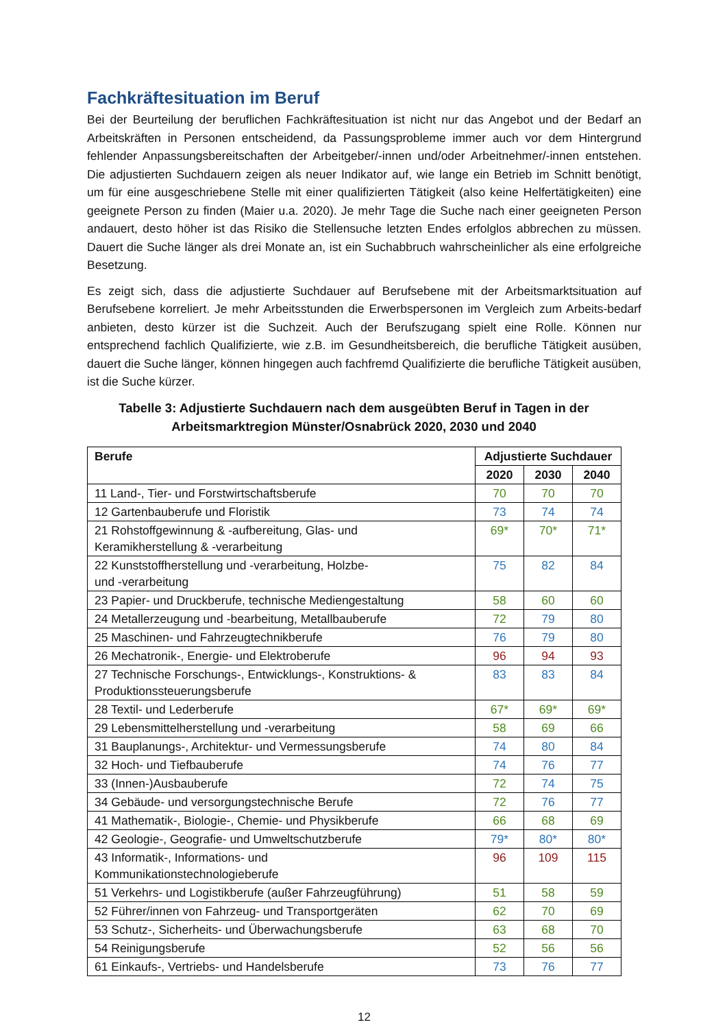Fachkräftesituation im Beruf
Bei der Beurteilung der beruflichen Fachkräftesituation ist nicht nur das Angebot und der Bedarf an Arbeitskräften in Personen entscheidend, da Passungsprobleme immer auch vor dem Hintergrund fehlender Anpassungsbereitschaften der Arbeitgeber/-innen und/oder Arbeitnehmer/-innen entstehen. Die adjustierten Suchdauern zeigen als neuer Indikator auf, wie lange ein Betrieb im Schnitt benötigt, um für eine ausgeschriebene Stelle mit einer qualifizierten Tätigkeit (also keine Helfertätigkeiten) eine geeignete Person zu finden (Maier u.a. 2020). Je mehr Tage die Suche nach einer geeigneten Person andauert, desto höher ist das Risiko die Stellensuche letzten Endes erfolglos abbrechen zu müssen. Dauert die Suche länger als drei Monate an, ist ein Suchabbruch wahrscheinlicher als eine erfolgreiche Besetzung.
Es zeigt sich, dass die adjustierte Suchdauer auf Berufsebene mit der Arbeitsmarktsituation auf Berufsebene korreliert. Je mehr Arbeitsstunden die Erwerbspersonen im Vergleich zum Arbeits-bedarf anbieten, desto kürzer ist die Suchzeit. Auch der Berufszugang spielt eine Rolle. Können nur entsprechend fachlich Qualifizierte, wie z.B. im Gesundheitsbereich, die berufliche Tätigkeit ausüben, dauert die Suche länger, können hingegen auch fachfremd Qualifizierte die berufliche Tätigkeit ausüben, ist die Suche kürzer.
Tabelle 3: Adjustierte Suchdauern nach dem ausgeübten Beruf in Tagen in der Arbeitsmarktregion Münster/Osnabrück 2020, 2030 und 2040
| Berufe | Adjustierte Suchdauer | | |
| --- | --- | --- | --- |
| | 2020 | 2030 | 2040 |
| 11 Land-, Tier- und Forstwirtschaftsberufe | 70 | 70 | 70 |
| 12 Gartenbauberufe und Floristik | 73 | 74 | 74 |
| 21 Rohstoffgewinnung & -aufbereitung, Glas- und Keramikherstellung & -verarbeitung | 69* | 70* | 71* |
| 22 Kunststoffherstellung und -verarbeitung, Holzbe- und -verarbeitung | 75 | 82 | 84 |
| 23 Papier- und Druckberufe, technische Mediengestaltung | 58 | 60 | 60 |
| 24 Metallerzeugung und -bearbeitung, Metallbauberufe | 72 | 79 | 80 |
| 25 Maschinen- und Fahrzeugtechnikberufe | 76 | 79 | 80 |
| 26 Mechatronik-, Energie- und Elektroberufe | 96 | 94 | 93 |
| 27 Technische Forschungs-, Entwicklungs-, Konstruktions- & Produktionssteuerungsberufe | 83 | 83 | 84 |
| 28 Textil- und Lederberufe | 67* | 69* | 69* |
| 29 Lebensmittelherstellung und -verarbeitung | 58 | 69 | 66 |
| 31 Bauplanungs-, Architektur- und Vermessungsberufe | 74 | 80 | 84 |
| 32 Hoch- und Tiefbauberufe | 74 | 76 | 77 |
| 33 (Innen-)Ausbauberufe | 72 | 74 | 75 |
| 34 Gebäude- und versorgungstechnische Berufe | 72 | 76 | 77 |
| 41 Mathematik-, Biologie-, Chemie- und Physikberufe | 66 | 68 | 69 |
| 42 Geologie-, Geografie- und Umweltschutzberufe | 79* | 80* | 80* |
| 43 Informatik-, Informations- und Kommunikationstechnologieberufe | 96 | 109 | 115 |
| 51 Verkehrs- und Logistikberufe (außer Fahrzeugführung) | 51 | 58 | 59 |
| 52 Führer/innen von Fahrzeug- und Transportgeräten | 62 | 70 | 69 |
| 53 Schutz-, Sicherheits- und Überwachungsberufe | 63 | 68 | 70 |
| 54 Reinigungsberufe | 52 | 56 | 56 |
| 61 Einkaufs-, Vertriebs- und Handelsberufe | 73 | 76 | 77 |
12